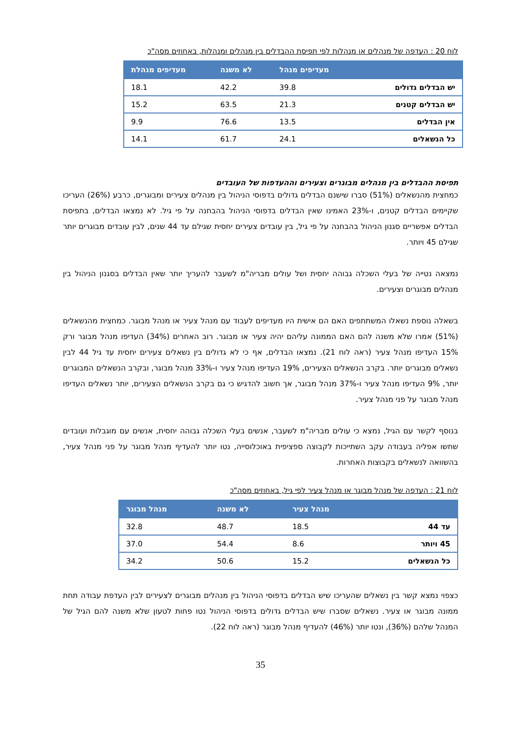לוח 20 : העדפה של מנהלים או מנהלות לפי תפיסת ההבדלים בין מנהלים ומנהלות, באחוזים מסה"כ
| | מעדיפים מנהל | לא משנה | מעדיפים מנהלת |
| --- | --- | --- | --- |
| יש הבדלים גדולים | 39.8 | 42.2 | 18.1 |
| יש הבדלים קטנים | 21.3 | 63.5 | 15.2 |
| אין הבדלים | 13.5 | 76.6 | 9.9 |
| כל הנשאלים | 24.1 | 61.7 | 14.1 |
תפיסת ההבדלים בין מנהלים מבוגרים וצעירים וההעדפות של העובדים
כמחצית מהנשאלים (51%) סברו שישנם הבדלים גדולים בדפוסי הניהול בין מנהלים צעירים ומבוגרים, כרבע (26%) העריכו שקיימים הבדלים קטנים, ו-23% האמינו שאין הבדלים בדפוסי הניהול בהבחנה על פי גיל. לא נמצאו הבדלים, בתפיסת הבדלים אפשריים סגנון הניהול בהבחנה על פי גיל, בין עובדים צעירים יחסית שגילם עד 44 שנים, לבין עובדים מבוגרים יותר שגילם 45 ויותר.
נמצאה נטייה של בעלי השכלה גבוהה יחסית ושל עולים מבריה"מ לשעבר להעריך יותר שאין הבדלים בסגנון הניהול בין מנהלים מבוגרים וצעירים.
בשאלה נוספת נשאלו המשתתפים האם הם אישית היו מעדיפים לעבוד עם מנהל צעיר או מנהל מבוגר. כמחצית מהנשאלים (51%) אמרו שלא משנה להם האם הממונה עליהם יהיה צעיר או מבוגר. רוב האחרים (34%) העדיפו מנהל מבוגר ורק 15% העדיפו מנהל צעיר (ראה לוח 21). נמצאו הבדלים, אף כי לא גדולים בין נשאלים צעירים יחסית עד גיל 44 לבין נשאלים מבוגרים יותר. בקרב הנשאלים הצעירים, 19% העדיפו מנהל צעיר ו-33% מנהל מבוגר, ובקרב הנשאלים המבוגרים יותר, 9% העדיפו מנהל צעיר ו-37% מנהל מבוגר, אך חשוב להדגיש כי גם בקרב הנשאלים הצעירים, יותר נשאלים העדיפו מנהל מבוגר על פני מנהל צעיר.
בנוסף לקשר עם הגיל, נמצא כי עולים מבריה"מ לשעבר, אנשים בעלי השכלה גבוהה יחסית, אנשים עם מוגבלות ועובדים שחשו אפליה בעבודה עקב השתייכות לקבוצה ספציפית באוכלוסייה, נטו יותר להעדיף מנהל מבוגר על פני מנהל צעיר, בהשוואה לנשאלים בקבוצות האחרות.
לוח 21 : העדפה של מנהל מבוגר או מנהל צעיר לפי גיל, באחוזים מסה"כ
| | מנהל צעיר | לא משנה | מנהל מבוגר |
| --- | --- | --- | --- |
| עד 44 | 18.5 | 48.7 | 32.8 |
| 45 ויותר | 8.6 | 54.4 | 37.0 |
| כל הנשאלים | 15.2 | 50.6 | 34.2 |
כצפוי נמצא קשר בין נשאלים שהעריכו שיש הבדלים בדפוסי הניהול בין מנהלים מבוגרים לצעירים לבין העדפת עבודה תחת ממונה מבוגר או צעיר. נשאלים שסברו שיש הבדלים גדולים בדפוסי הניהול נטו פחות לטעון שלא משנה להם הגיל של המנהל שלהם (36%), ונטו יותר (46%) להעדיף מנהל מבוגר (ראה לוח 22).
35